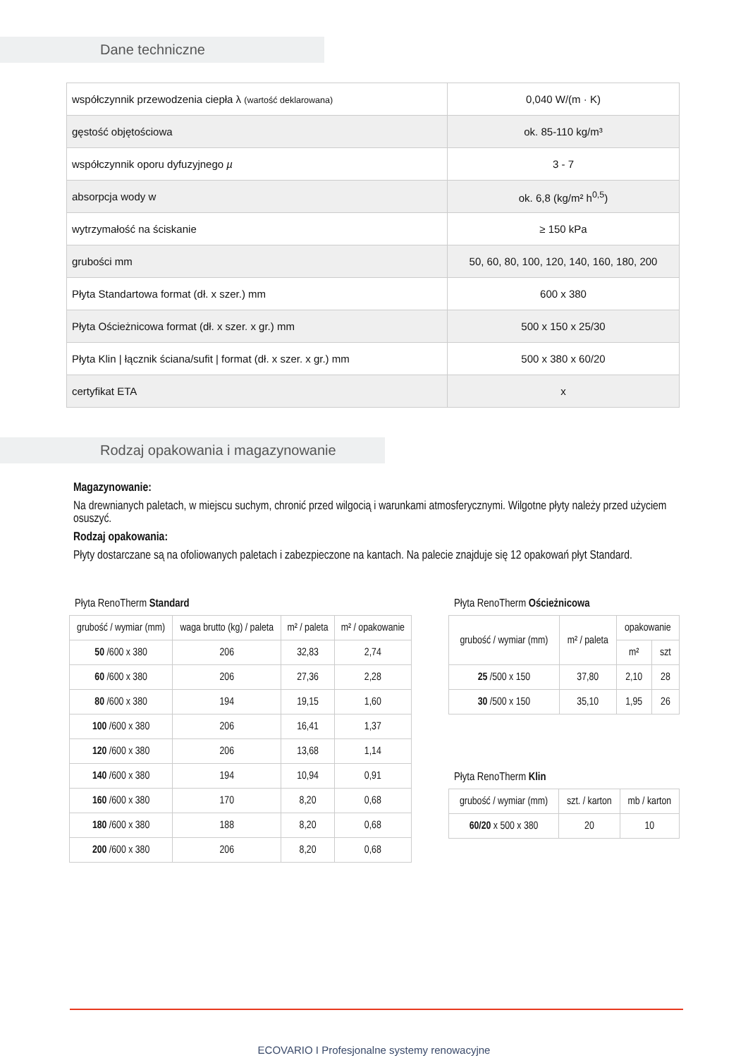Dane techniczne
| współczynnik przewodzenia ciepła λ (wartość deklarowana) | 0,040 W/(m · K) |
| gęstość objętościowa | ok. 85-110 kg/m³ |
| współczynnik oporu dyfuzyjnego µ | 3 - 7 |
| absorpcja wody w | ok. 6,8 (kg/m² h<sup>0,5</sup>) |
| wytrzymałość na ściskanie | ≥ 150 kPa |
| grubości mm | 50, 60, 80, 100, 120, 140, 160, 180, 200 |
| Płyta Standartowa format (dł. x szer.) mm | 600 x 380 |
| Płyta Ościeżnicowa format (dł. x szer. x gr.) mm | 500 x 150 x 25/30 |
| Płyta Klin / łącznik ściana/sufit / format (dł. x szer. x gr.) mm | 500 x 380 x 60/20 |
| certyfikat ETA | x |
Rodzaj opakowania i magazynowanie
Magazynowanie:
Na drewnianych paletach, w miejscu suchym, chronić przed wilgocią i warunkami atmosferycznymi. Wilgotne płyty należy przed użyciem osuszyć.
Rodzaj opakowania:
Płyty dostarczane są na ofoliowanych paletach i zabezpieczone na kantach. Na palecie znajduje się 12 opakowań płyt Standard.
Płyta RenoTherm Standard
| grubość / wymiar (mm) | waga brutto (kg) / paleta | m² / paleta | m² / opakowanie |
| --- | --- | --- | --- |
| 50 /600 x 380 | 206 | 32,83 | 2,74 |
| 60 /600 x 380 | 206 | 27,36 | 2,28 |
| 80 /600 x 380 | 194 | 19,15 | 1,60 |
| 100 /600 x 380 | 206 | 16,41 | 1,37 |
| 120 /600 x 380 | 206 | 13,68 | 1,14 |
| 140 /600 x 380 | 194 | 10,94 | 0,91 |
| 160 /600 x 380 | 170 | 8,20 | 0,68 |
| 180 /600 x 380 | 188 | 8,20 | 0,68 |
| 200 /600 x 380 | 206 | 8,20 | 0,68 |
Płyta RenoTherm Ościeżnicowa
| grubość / wymiar (mm) | m² / paleta | opakowanie | |
| --- | --- | --- | --- |
| | | m² | szt |
| 25 /500 x 150 | 37,80 | 2,10 | 28 |
| 30 /500 x 150 | 35,10 | 1,95 | 26 |
Płyta RenoTherm Klin
| grubość / wymiar (mm) | szt. / karton | mb / karton |
| --- | --- | --- |
| 60/20 x 500 x 380 | 20 | 10 |
ECOVARIO I Profesjonalne systemy renowacyjne